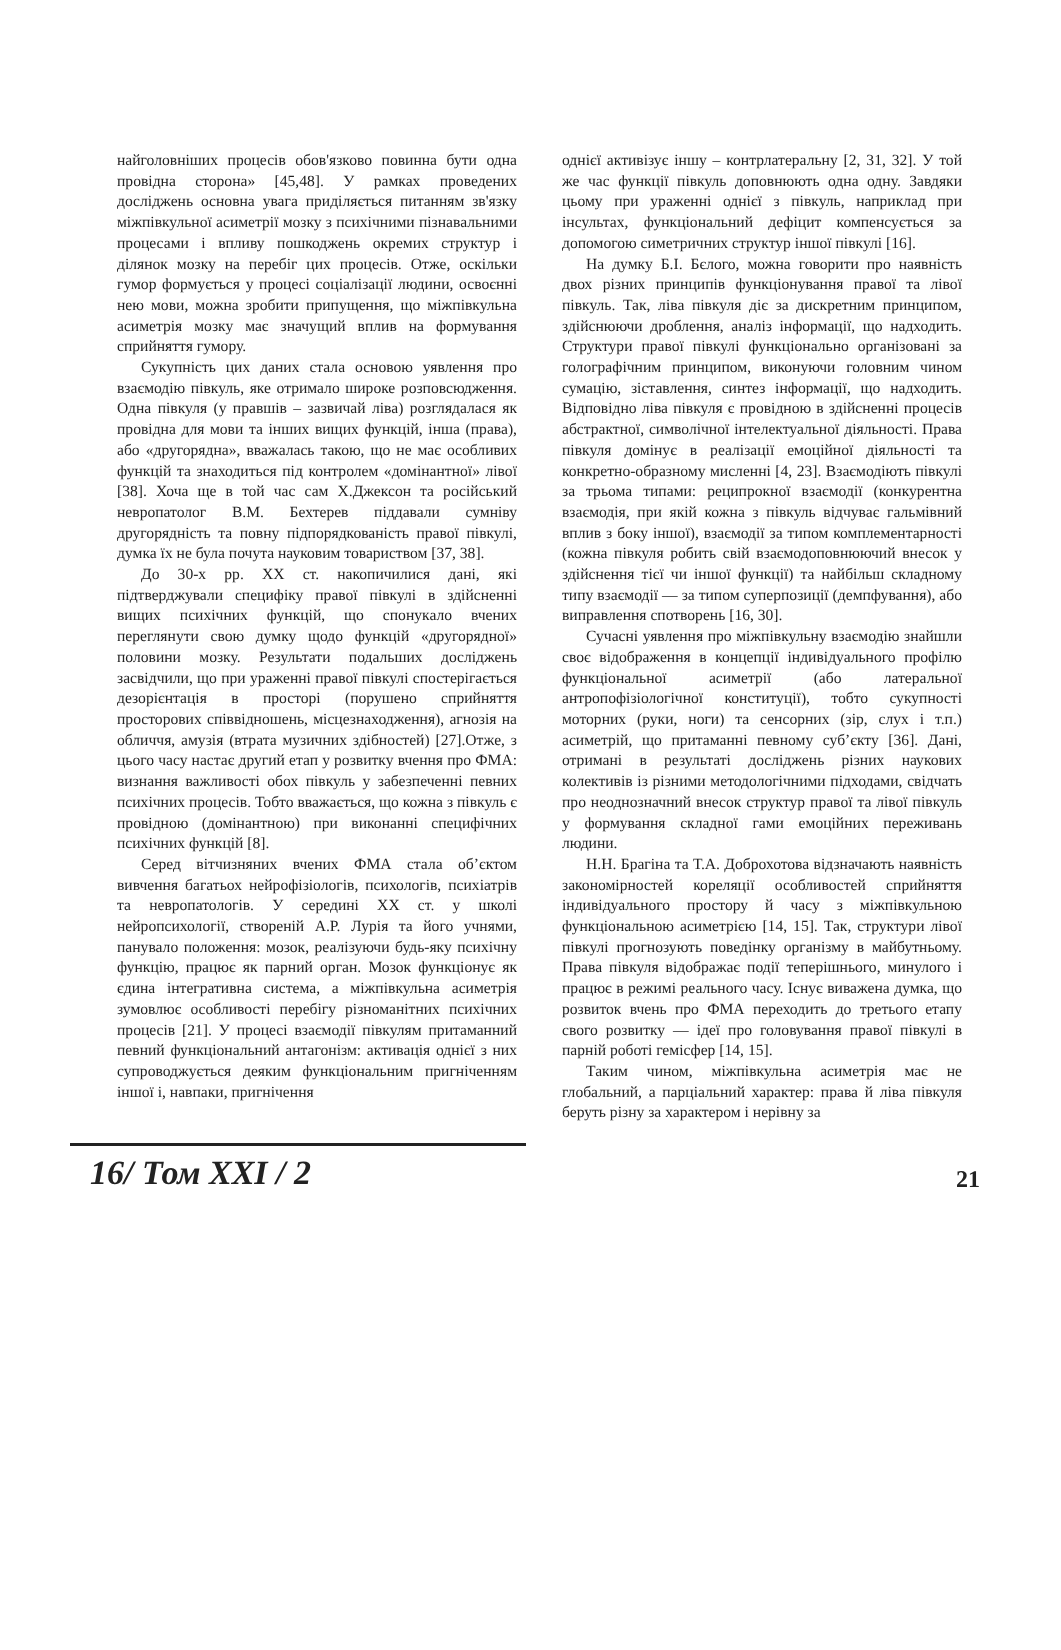найголовніших процесів обов'язково повинна бути одна провідна сторона» [45,48]. У рамках проведених досліджень основна увага приділяється питанням зв'язку міжпівкульної асиметрії мозку з психічними пізнавальними процесами і впливу пошкоджень окремих структур і ділянок мозку на перебіг цих процесів. Отже, оскільки гумор формується у процесі соціалізації людини, освоєнні нею мови, можна зробити припущення, що міжпівкульна асиметрія мозку має значущий вплив на формування сприйняття гумору.
Сукупність цих даних стала основою уявлення про взаємодію півкуль, яке отримало широке розповсюдження. Одна півкуля (у правшів – зазвичай ліва) розглядалася як провідна для мови та інших вищих функцій, інша (права), або «другорядна», вважалась такою, що не має особливих функцій та знаходиться під контролем «домінантної» лівої [38]. Хоча ще в той час сам Х.Джексон та російський невропатолог В.М. Бехтерев піддавали сумніву другорядність та повну підпорядкованість правої півкулі, думка їх не була почута науковим товариством [37, 38].
До 30-х рр. XX ст. накопичилися дані, які підтверджували специфіку правої півкулі в здійсненні вищих психічних функцій, що спонукало вчених переглянути свою думку щодо функцій «другорядної» половини мозку. Результати подальших досліджень засвідчили, що при ураженні правої півкулі спостерігається дезорієнтація в просторі (порушено сприйняття просторових співвідношень, місцезнаходження), агнозія на обличчя, амузія (втрата музичних здібностей) [27].Отже, з цього часу настає другий етап у розвитку вчення про ФМА: визнання важливості обох півкуль у забезпеченні певних психічних процесів. Тобто вважається, що кожна з півкуль є провідною (домінантною) при виконанні специфічних психічних функцій [8].
Серед вітчизняних вчених ФМА стала об’єктом вивчення багатьох нейрофізіологів, психологів, психіатрів та невропатологів. У середині XX ст. у школі нейропсихології, створеній А.Р. Лурія та його учнями, панувало положення: мозок, реалізуючи будь-яку психічну функцію, працює як парний орган. Мозок функціонує як єдина інтегративна система, а міжпівкульна асиметрія зумовлює особливості перебігу різноманітних психічних процесів [21]. У процесі взаємодії півкулям притаманний певний функціональний антагонізм: активація однієї з них супроводжується деяким функціональним пригніченням іншої і, навпаки, пригнічення
однієї активізує іншу – контрлатеральну [2, 31, 32]. У той же час функції півкуль доповнюють одна одну. Завдяки цьому при ураженні однієї з півкуль, наприклад при інсультах, функціональний дефіцит компенсується за допомогою симетричних структур іншої півкулі [16].
На думку Б.І. Бєлого, можна говорити про наявність двох різних принципів функціонування правої та лівої півкуль. Так, ліва півкуля діє за дискретним принципом, здійснюючи дроблення, аналіз інформації, що надходить. Структури правої півкулі функціонально організовані за голографічним принципом, виконуючи головним чином сумацію, зіставлення, синтез інформації, що надходить. Відповідно ліва півкуля є провідною в здійсненні процесів абстрактної, символічної інтелектуальної діяльності. Права півкуля домінує в реалізації емоційної діяльності та конкретно-образному мисленні [4, 23]. Взаємодіють півкулі за трьома типами: реципрокної взаємодії (конкурентна взаємодія, при якій кожна з півкуль відчуває гальмівний вплив з боку іншої), взаємодії за типом комплементарності (кожна півкуля робить свій взаємодоповнюючий внесок у здійснення тієї чи іншої функції) та найбільш складному типу взаємодії — за типом суперпозиції (демпфування), або виправлення спотворень [16, 30].
Сучасні уявлення про міжпівкульну взаємодію знайшли своє відображення в концепції індивідуального профілю функціональної асиметрії (або латеральної антропофізіологічної конституції), тобто сукупності моторних (руки, ноги) та сенсорних (зір, слух і т.п.) асиметрій, що притаманні певному суб’єкту [36]. Дані, отримані в результаті досліджень різних наукових колективів із різними методологічними підходами, свідчать про неоднозначний внесок структур правої та лівої півкуль у формування складної гами емоційних переживань людини.
Н.Н. Брагіна та Т.А. Доброхотова відзначають наявність закономірностей кореляції особливостей сприйняття індивідуального простору й часу з міжпівкульною функціональною асиметрією [14, 15]. Так, структури лівої півкулі прогнозують поведінку організму в майбутньому. Права півкуля відображає події теперішнього, минулого і працює в режимі реального часу. Існує виважена думка, що розвиток вчень про ФМА переходить до третього етапу свого розвитку — ідеї про головування правої півкулі в парній роботі гемісфер [14, 15].
Таким чином, міжпівкульна асиметрія має не глобальний, а парціальний характер: права й ліва півкуля беруть різну за характером і нерівну за
16/ Том XXI / 2 21